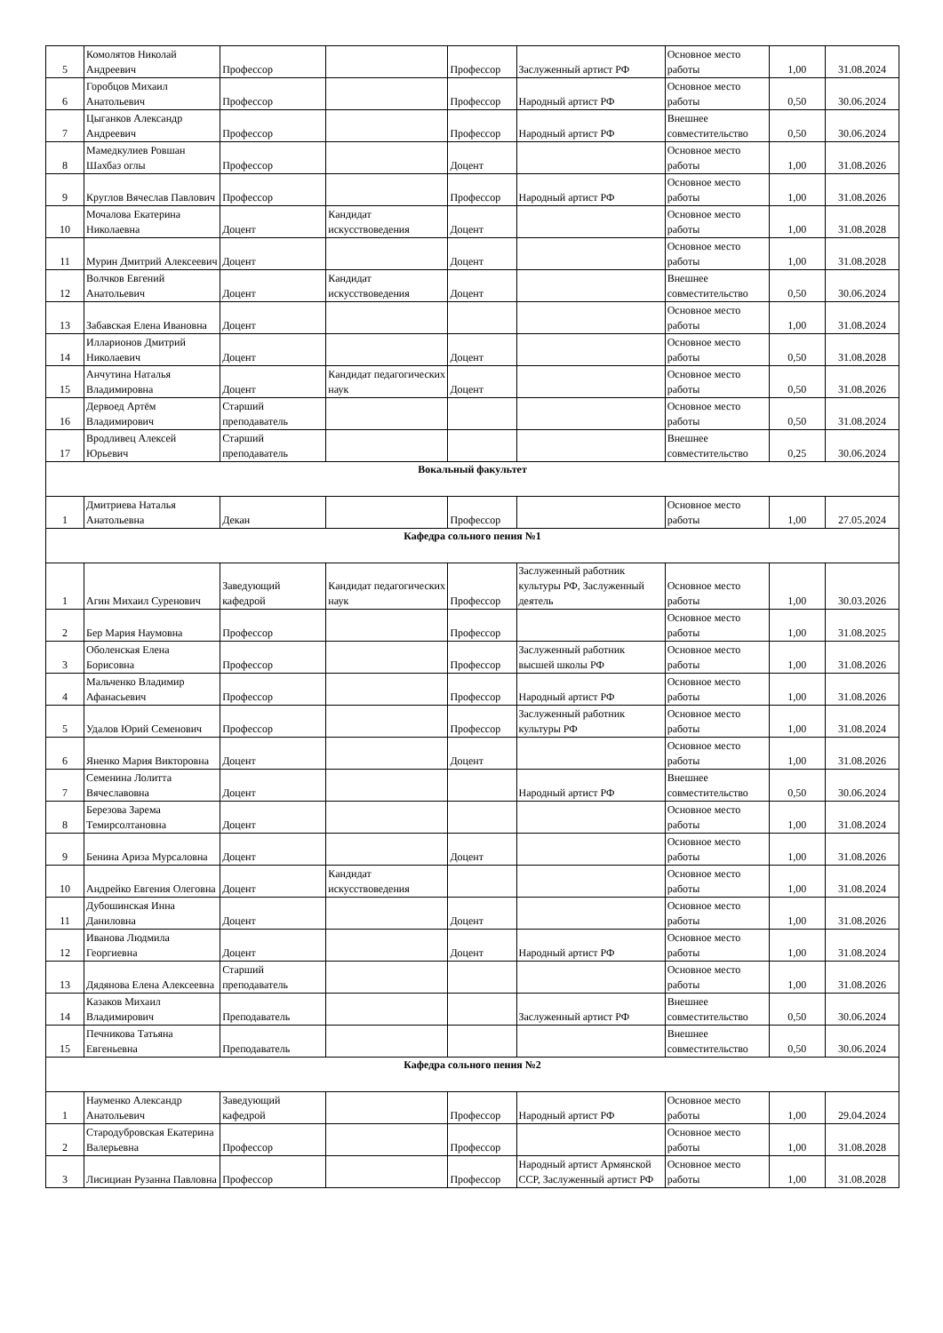| 5 | Комолятов Николай Андреевич | Профессор | | Профессор | Заслуженный артист РФ | Основное место работы | 1,00 | 31.08.2024 |
| 6 | Горобцов Михаил Анатольевич | Профессор | | Профессор | Народный артист РФ | Основное место работы | 0,50 | 30.06.2024 |
| 7 | Цыганков Александр Андреевич | Профессор | | Профессор | Народный артист РФ | Внешнее совместительство | 0,50 | 30.06.2024 |
| 8 | Мамедкулиев Ровшан Шахбаз оглы | Профессор | | Доцент | | Основное место работы | 1,00 | 31.08.2026 |
| 9 | Круглов Вячеслав Павлович | Профессор | | Профессор | Народный артист РФ | Основное место работы | 1,00 | 31.08.2026 |
| 10 | Мочалова Екатерина Николаевна | Доцент | Кандидат искусствоведения | Доцент | | Основное место работы | 1,00 | 31.08.2028 |
| 11 | Мурин Дмитрий Алексеевич | Доцент | | Доцент | | Основное место работы | 1,00 | 31.08.2028 |
| 12 | Волчков Евгений Анатольевич | Доцент | Кандидат искусствоведения | Доцент | | Внешнее совместительство | 0,50 | 30.06.2024 |
| 13 | Забавская Елена Ивановна | Доцент | | | | Основное место работы | 1,00 | 31.08.2024 |
| 14 | Илларионов Дмитрий Николаевич | Доцент | | Доцент | | Основное место работы | 0,50 | 31.08.2028 |
| 15 | Анчутина Наталья Владимировна | Доцент | Кандидат педагогических наук | Доцент | | Основное место работы | 0,50 | 31.08.2026 |
| 16 | Дервоед Артём Владимирович | Старший преподаватель | | | | Основное место работы | 0,50 | 31.08.2024 |
| 17 | Вродливец Алексей Юрьевич | Старший преподаватель | | | | Внешнее совместительство | 0,25 | 30.06.2024 |
| Вокальный факультет | | | | | | | | |
| 1 | Дмитриева Наталья Анатольевна | Декан | | Профессор | | Основное место работы | 1,00 | 27.05.2024 |
| Кафедра сольного пения №1 | | | | | | | | |
| 1 | Агин Михаил Суренович | Заведующий кафедрой | Кандидат педагогических наук | Профессор | Заслуженный работник культуры РФ, Заслуженный деятель | Основное место работы | 1,00 | 30.03.2026 |
| 2 | Бер Мария Наумовна | Профессор | | Профессор | | Основное место работы | 1,00 | 31.08.2025 |
| 3 | Оболенская Елена Борисовна | Профессор | | Профессор | Заслуженный работник высшей школы РФ | Основное место работы | 1,00 | 31.08.2026 |
| 4 | Мальченко Владимир Афанасьевич | Профессор | | Профессор | Народный артист РФ | Основное место работы | 1,00 | 31.08.2026 |
| 5 | Удалов Юрий Семенович | Профессор | | Профессор | Заслуженный работник культуры РФ | Основное место работы | 1,00 | 31.08.2024 |
| 6 | Яненко Мария Викторовна | Доцент | | Доцент | | Основное место работы | 1,00 | 31.08.2026 |
| 7 | Семенина Лолитта Вячеславовна | Доцент | | | Народный артист РФ | Внешнее совместительство | 0,50 | 30.06.2024 |
| 8 | Березова Зарема Темирсолтановна | Доцент | | | | Основное место работы | 1,00 | 31.08.2024 |
| 9 | Бенина Ариза Мурсаловна | Доцент | | Доцент | | Основное место работы | 1,00 | 31.08.2026 |
| 10 | Андрейко Евгения Олеговна | Доцент | Кандидат искусствоведения | | | Основное место работы | 1,00 | 31.08.2024 |
| 11 | Дубошинская Инна Даниловна | Доцент | | Доцент | | Основное место работы | 1,00 | 31.08.2026 |
| 12 | Иванова Людмила Георгиевна | Доцент | | Доцент | Народный артист РФ | Основное место работы | 1,00 | 31.08.2024 |
| 13 | Дядянова Елена Алексеевна | Старший преподаватель | | | | Основное место работы | 1,00 | 31.08.2026 |
| 14 | Казаков Михаил Владимирович | Преподаватель | | | Заслуженный артист РФ | Внешнее совместительство | 0,50 | 30.06.2024 |
| 15 | Печникова Татьяна Евгеньевна | Преподаватель | | | | Внешнее совместительство | 0,50 | 30.06.2024 |
| Кафедра сольного пения №2 | | | | | | | | |
| 1 | Науменко Александр Анатольевич | Заведующий кафедрой | | Профессор | Народный артист РФ | Основное место работы | 1,00 | 29.04.2024 |
| 2 | Стародубровская Екатерина Валерьевна | Профессор | | Профессор | | Основное место работы | 1,00 | 31.08.2028 |
| 3 | Лисициан Рузанна Павловна | Профессор | | Профессор | Народный артист Армянской ССР, Заслуженный артист РФ | Основное место работы | 1,00 | 31.08.2028 |